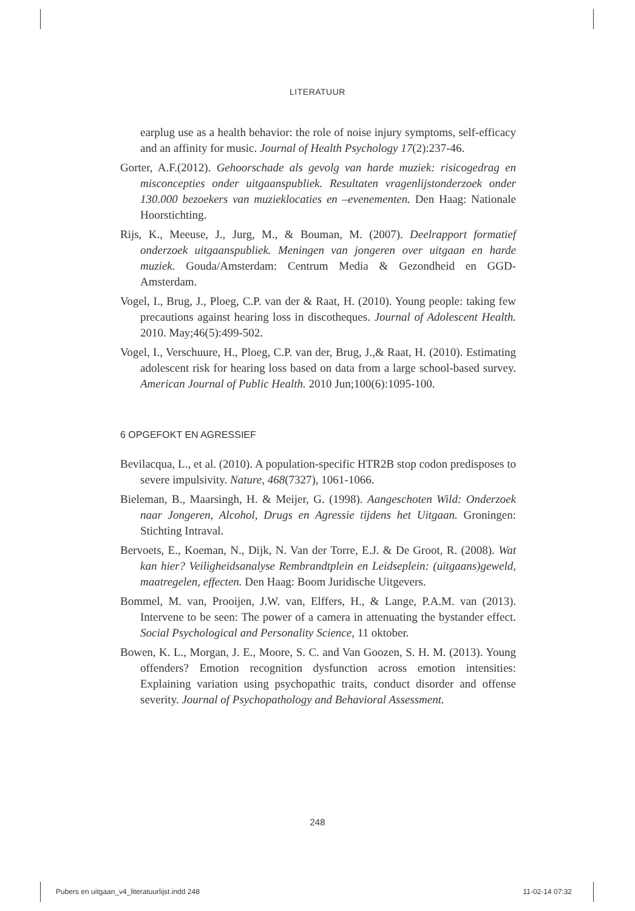LITERATUUR
earplug use as a health behavior: the role of noise injury symptoms, self-efficacy and an affinity for music. Journal of Health Psychology 17(2):237-46.
Gorter, A.F.(2012). Gehoorschade als gevolg van harde muziek: risicogedrag en misconcepties onder uitgaanspubliek. Resultaten vragenlijstonderzoek onder 130.000 bezoekers van muzieklocaties en –evenementen. Den Haag: Nationale Hoorstichting.
Rijs, K., Meeuse, J., Jurg, M., & Bouman, M. (2007). Deelrapport formatief onderzoek uitgaanspubliek. Meningen van jongeren over uitgaan en harde muziek. Gouda/Amsterdam: Centrum Media & Gezondheid en GGD-Amsterdam.
Vogel, I., Brug, J., Ploeg, C.P. van der & Raat, H. (2010). Young people: taking few precautions against hearing loss in discotheques. Journal of Adolescent Health. 2010. May;46(5):499-502.
Vogel, I., Verschuure, H., Ploeg, C.P. van der, Brug, J.,& Raat, H. (2010). Estimating adolescent risk for hearing loss based on data from a large school-based survey. American Journal of Public Health. 2010 Jun;100(6):1095-100.
6 OPGEFOKT EN AGRESSIEF
Bevilacqua, L., et al. (2010). A population-specific HTR2B stop codon predisposes to severe impulsivity. Nature, 468(7327), 1061-1066.
Bieleman, B., Maarsingh, H. & Meijer, G. (1998). Aangeschoten Wild: Onderzoek naar Jongeren, Alcohol, Drugs en Agressie tijdens het Uitgaan. Groningen: Stichting Intraval.
Bervoets, E., Koeman, N., Dijk, N. Van der Torre, E.J. & De Groot, R. (2008). Wat kan hier? Veiligheidsanalyse Rembrandtplein en Leidseplein: (uitgaans)geweld, maatregelen, effecten. Den Haag: Boom Juridische Uitgevers.
Bommel, M. van, Prooijen, J.W. van, Elffers, H., & Lange, P.A.M. van (2013). Intervene to be seen: The power of a camera in attenuating the bystander effect. Social Psychological and Personality Science, 11 oktober.
Bowen, K. L., Morgan, J. E., Moore, S. C. and Van Goozen, S. H. M. (2013). Young offenders? Emotion recognition dysfunction across emotion intensities: Explaining variation using psychopathic traits, conduct disorder and offense severity. Journal of Psychopathology and Behavioral Assessment.
248
Pubers en uitgaan_v4_literatuurlijst.indd 248 11-02-14 07:32